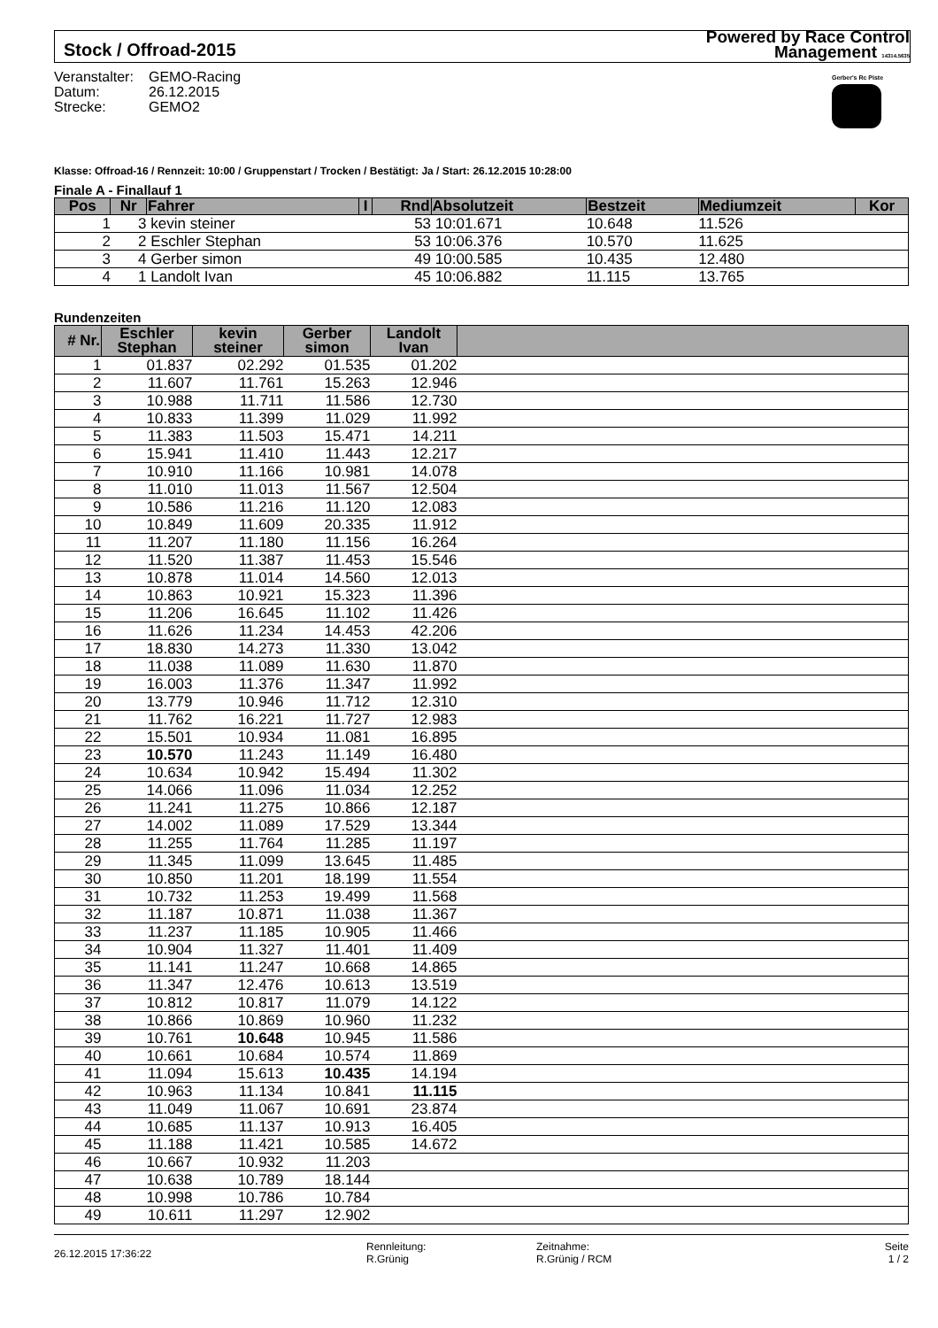Stock / Offroad-2015
Powered by Race Control
Management 14314.5635
Veranstalter: GEMO-Racing
Datum: 26.12.2015
Strecke: GEMO2
Gerber's Rc Piste
Klasse: Offroad-16 / Rennzeit: 10:00 / Gruppenstart / Trocken / Bestätigt: Ja / Start: 26.12.2015 10:28:00
Finale A - Finallauf 1
| Pos | Nr | Fahrer | I | Rnd | Absolutzeit | Bestzeit | Mediumzeit | Kor |
| --- | --- | --- | --- | --- | --- | --- | --- | --- |
| 1 | 3 | kevin steiner | | 53 | 10:01.671 | 10.648 | 11.526 | |
| 2 | 2 | Eschler Stephan | | 53 | 10:06.376 | 10.570 | 11.625 | |
| 3 | 4 | Gerber simon | | 49 | 10:00.585 | 10.435 | 12.480 | |
| 4 | 1 | Landolt Ivan | | 45 | 10:06.882 | 11.115 | 13.765 | |
Rundenzeiten
| # Nr. | Eschler Stephan | kevin steiner | Gerber simon | Landolt Ivan | |
| --- | --- | --- | --- | --- | --- |
| 1 | 01.837 | 02.292 | 01.535 | 01.202 | |
| 2 | 11.607 | 11.761 | 15.263 | 12.946 | |
| 3 | 10.988 | 11.711 | 11.586 | 12.730 | |
| 4 | 10.833 | 11.399 | 11.029 | 11.992 | |
| 5 | 11.383 | 11.503 | 15.471 | 14.211 | |
| 6 | 15.941 | 11.410 | 11.443 | 12.217 | |
| 7 | 10.910 | 11.166 | 10.981 | 14.078 | |
| 8 | 11.010 | 11.013 | 11.567 | 12.504 | |
| 9 | 10.586 | 11.216 | 11.120 | 12.083 | |
| 10 | 10.849 | 11.609 | 20.335 | 11.912 | |
| 11 | 11.207 | 11.180 | 11.156 | 16.264 | |
| 12 | 11.520 | 11.387 | 11.453 | 15.546 | |
| 13 | 10.878 | 11.014 | 14.560 | 12.013 | |
| 14 | 10.863 | 10.921 | 15.323 | 11.396 | |
| 15 | 11.206 | 16.645 | 11.102 | 11.426 | |
| 16 | 11.626 | 11.234 | 14.453 | 42.206 | |
| 17 | 18.830 | 14.273 | 11.330 | 13.042 | |
| 18 | 11.038 | 11.089 | 11.630 | 11.870 | |
| 19 | 16.003 | 11.376 | 11.347 | 11.992 | |
| 20 | 13.779 | 10.946 | 11.712 | 12.310 | |
| 21 | 11.762 | 16.221 | 11.727 | 12.983 | |
| 22 | 15.501 | 10.934 | 11.081 | 16.895 | |
| 23 | 10.570 | 11.243 | 11.149 | 16.480 | |
| 24 | 10.634 | 10.942 | 15.494 | 11.302 | |
| 25 | 14.066 | 11.096 | 11.034 | 12.252 | |
| 26 | 11.241 | 11.275 | 10.866 | 12.187 | |
| 27 | 14.002 | 11.089 | 17.529 | 13.344 | |
| 28 | 11.255 | 11.764 | 11.285 | 11.197 | |
| 29 | 11.345 | 11.099 | 13.645 | 11.485 | |
| 30 | 10.850 | 11.201 | 18.199 | 11.554 | |
| 31 | 10.732 | 11.253 | 19.499 | 11.568 | |
| 32 | 11.187 | 10.871 | 11.038 | 11.367 | |
| 33 | 11.237 | 11.185 | 10.905 | 11.466 | |
| 34 | 10.904 | 11.327 | 11.401 | 11.409 | |
| 35 | 11.141 | 11.247 | 10.668 | 14.865 | |
| 36 | 11.347 | 12.476 | 10.613 | 13.519 | |
| 37 | 10.812 | 10.817 | 11.079 | 14.122 | |
| 38 | 10.866 | 10.869 | 10.960 | 11.232 | |
| 39 | 10.761 | 10.648 | 10.945 | 11.586 | |
| 40 | 10.661 | 10.684 | 10.574 | 11.869 | |
| 41 | 11.094 | 15.613 | 10.435 | 14.194 | |
| 42 | 10.963 | 11.134 | 10.841 | 11.115 | |
| 43 | 11.049 | 11.067 | 10.691 | 23.874 | |
| 44 | 10.685 | 11.137 | 10.913 | 16.405 | |
| 45 | 11.188 | 11.421 | 10.585 | 14.672 | |
| 46 | 10.667 | 10.932 | 11.203 | | |
| 47 | 10.638 | 10.789 | 18.144 | | |
| 48 | 10.998 | 10.786 | 10.784 | | |
| 49 | 10.611 | 11.297 | 12.902 | | |
26.12.2015 17:36:22
Rennleitung:
R.Grünig
Zeitnahme:
R.Grünig / RCM
Seite
1 / 2